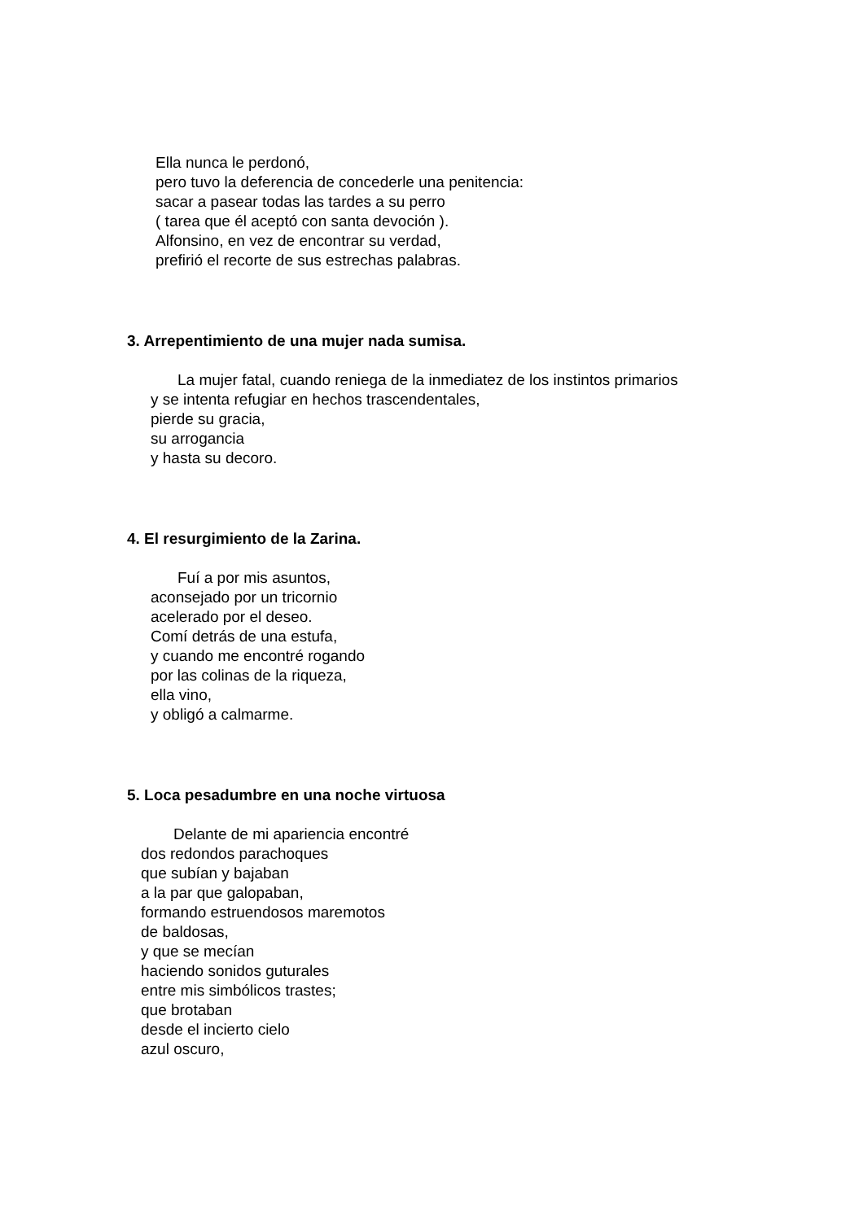Ella nunca le perdonó,
pero tuvo la deferencia de concederle una penitencia:
sacar a pasear todas las tardes a su perro
( tarea que él aceptó con santa devoción ).
Alfonsino, en vez de encontrar su verdad,
prefirió el recorte de sus estrechas palabras.
3. Arrepentimiento de una mujer nada sumisa.
La mujer fatal, cuando reniega de la inmediatez de los instintos primarios
y se intenta refugiar en hechos trascendentales,
pierde su gracia,
su arrogancia
y hasta su decoro.
4. El resurgimiento de la Zarina.
Fuí a por mis asuntos,
aconsejado por un tricornio
acelerado por el deseo.
Comí detrás de una estufa,
y cuando me encontré rogando
por las colinas de la riqueza,
ella vino,
y obligó a calmarme.
5. Loca pesadumbre en una noche virtuosa
Delante de mi apariencia encontré
dos redondos parachoques
que subían y bajaban
a la par que galopaban,
formando estruendosos maremotos
de baldosas,
y que se mecían
haciendo sonidos guturales
entre mis simbólicos trastes;
que brotaban
desde el incierto cielo
azul oscuro,